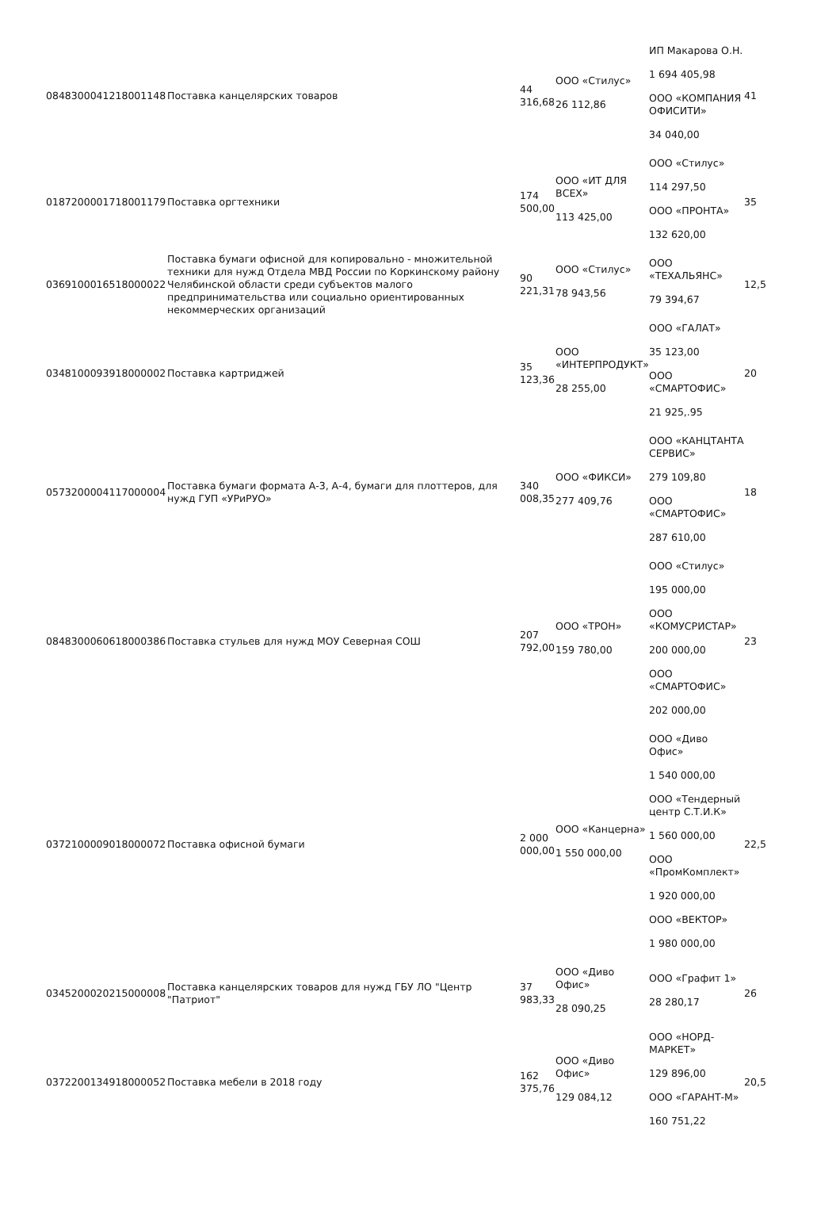| 0848300041218001148 | Поставка канцелярских товаров | 44 316,68 | ООО «Стилус» 26 112,86 | ИП Макарова О.Н. 1 694 405,98 ООО «КОМПАНИЯ ОФИСИТИ» 34 040,00 | 41 |
| 0187200001718001179 | Поставка оргтехники | 174 500,00 | ООО «ИТ ДЛЯ ВСЕХ» 113 425,00 | ООО «Стилус» 114 297,50 ООО «ПРОНТА» 132 620,00 | 35 |
| 0369100016518000022 | Поставка бумаги офисной для копировально - множительной техники для нужд Отдела МВД России по Коркинскому району Челябинской области среди субъектов малого предпринимательства или социально ориентированных некоммерческих организаций | 90 221,31 | ООО «Стилус» 78 943,56 | ООО «ТЕХАЛЬЯНС» 79 394,67 | 12,5 |
| 0348100093918000002 | Поставка картриджей | 35 123,36 | ООО «ИНТЕРПРОДУКТ» 28 255,00 | ООО «ГАЛАТ» 35 123,00 ООО «СМАРТОФИС» 21 925,.95 | 20 |
| 0573200004117000004 | Поставка бумаги формата А-3, А-4, бумаги для плоттеров, для нужд ГУП «УРиРУО» | 340 008,35 | ООО «ФИКСИ» 277 409,76 | ООО «КАНЦТАНТА СЕРВИС» 279 109,80 ООО «СМАРТОФИС» 287 610,00 | 18 |
| 0848300060618000386 | Поставка стульев для нужд МОУ Северная СОШ | 207 792,00 | ООО «ТРОН» 159 780,00 | ООО «Стилус» 195 000,00 ООО «КОМУСРИСТАР» 200 000,00 ООО «СМАРТОФИС» 202 000,00 | 23 |
| 0372100009018000072 | Поставка офисной бумаги | 2 000 000,00 | ООО «Канцерна» 1 550 000,00 | ООО «Диво Офис» 1 540 000,00 ООО «Тендерный центр С.Т.И.К» 1 560 000,00 ООО «ПромКомплект» 1 920 000,00 ООО «ВЕКТОР» 1 980 000,00 | 22,5 |
| 0345200020215000008 | Поставка канцелярских товаров для нужд ГБУ ЛО "Центр "Патриот" | 37 983,33 | ООО «Диво Офис» 28 090,25 | ООО «Графит 1» 28 280,17 | 26 |
| 0372200134918000052 | Поставка мебели в 2018 году | 162 375,76 | ООО «Диво Офис» 129 084,12 | ООО «НОРД-МАРКЕТ» 129 896,00 ООО «ГАРАНТ-М» 160 751,22 | 20,5 |